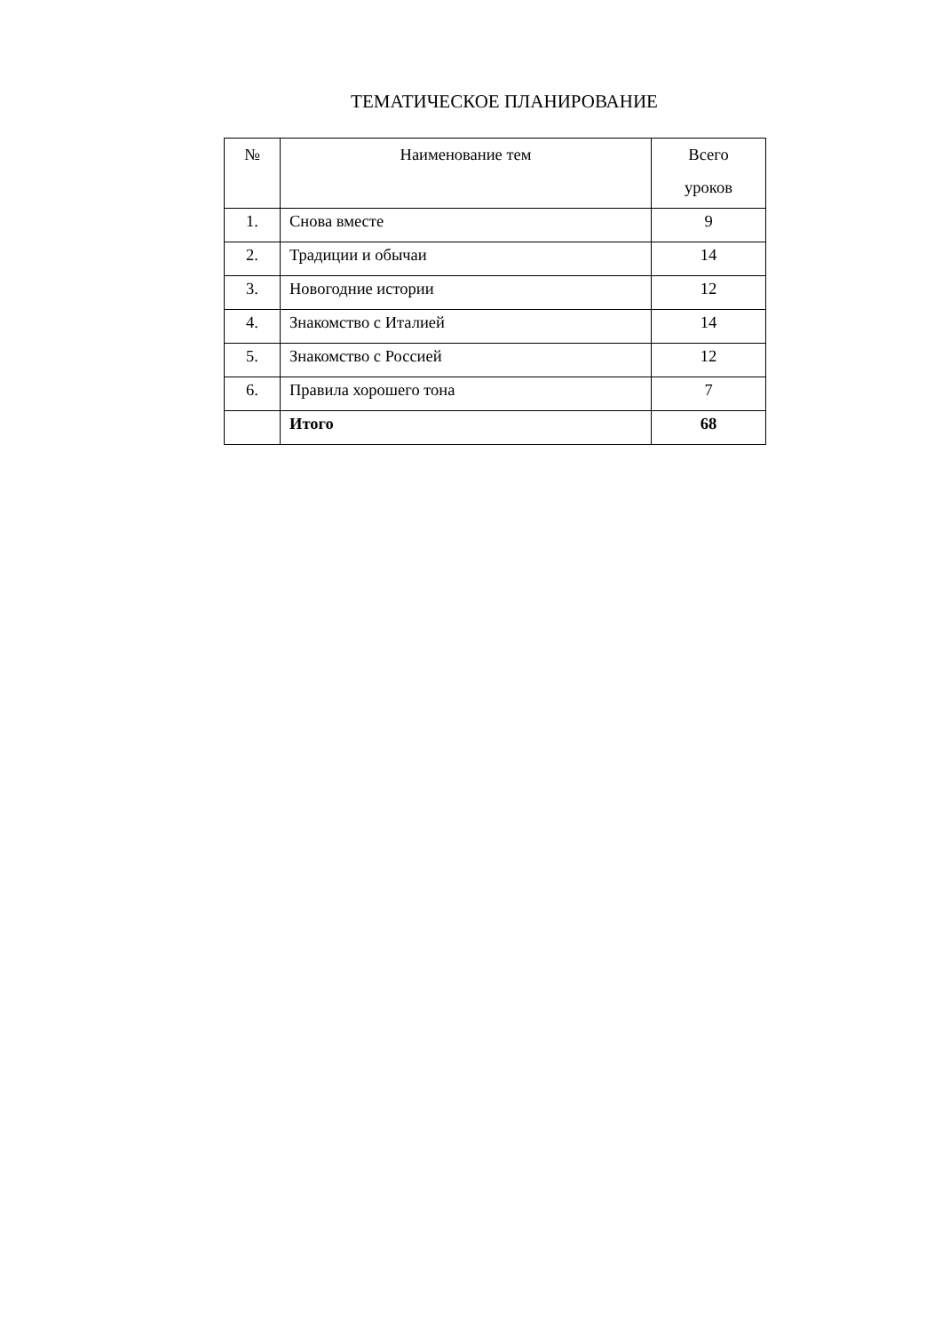ТЕМАТИЧЕСКОЕ ПЛАНИРОВАНИЕ
| № | Наименование тем | Всего уроков |
| --- | --- | --- |
| 1. | Снова вместе | 9 |
| 2. | Традиции и обычаи | 14 |
| 3. | Новогодние истории | 12 |
| 4. | Знакомство с Италией | 14 |
| 5. | Знакомство с Россией | 12 |
| 6. | Правила хорошего тона | 7 |
| | Итого | 68 |